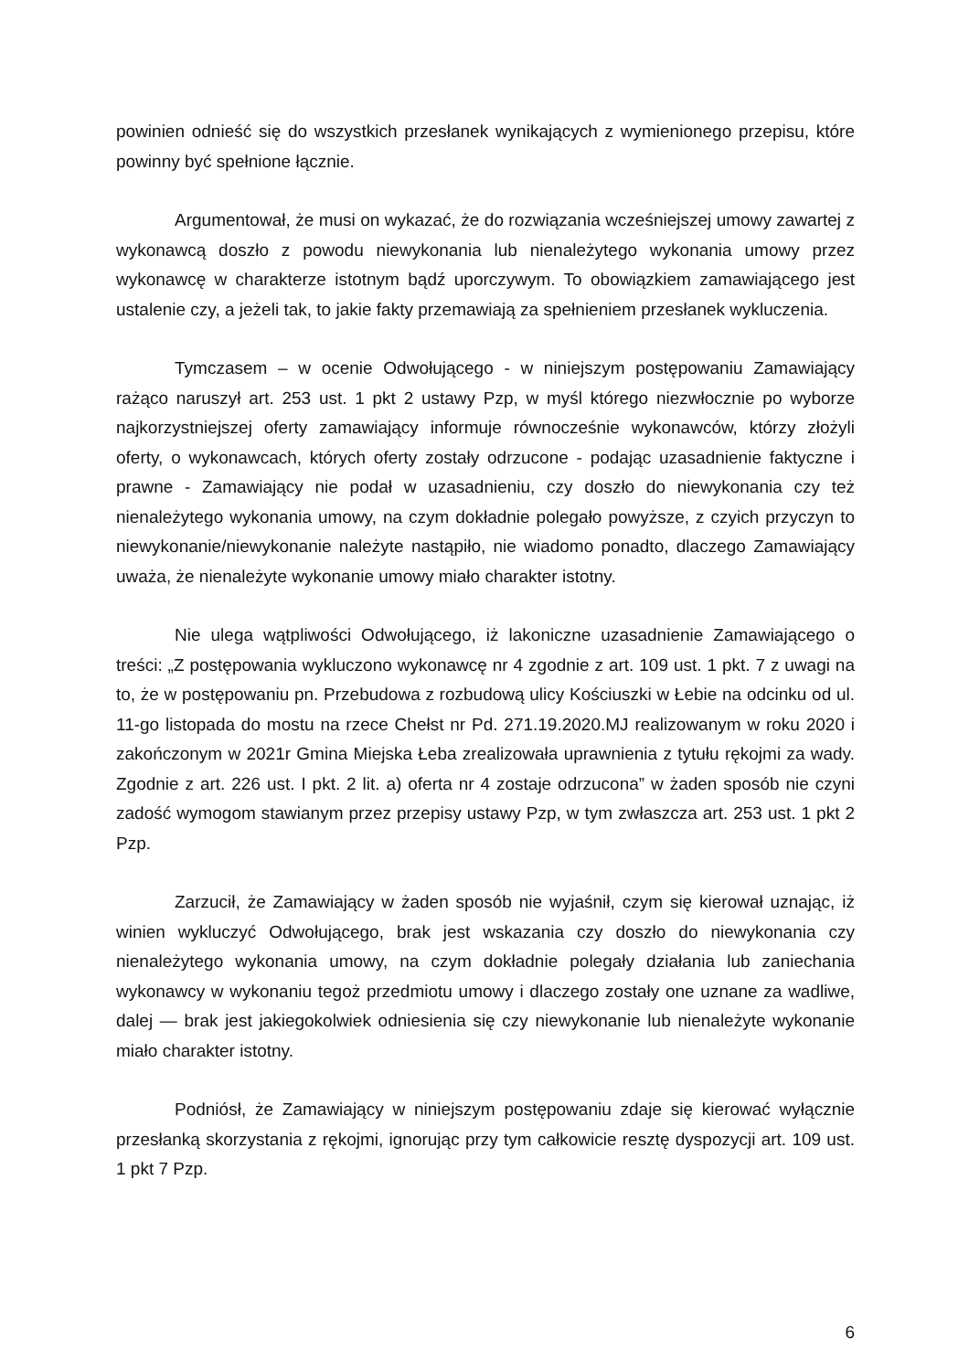powinien odnieść się do wszystkich przesłanek wynikających z wymienionego przepisu, które powinny być spełnione łącznie.
Argumentował, że musi on wykazać, że do rozwiązania wcześniejszej umowy zawartej z wykonawcą doszło z powodu niewykonania lub nienależytego wykonania umowy przez wykonawcę w charakterze istotnym bądź uporczywym. To obowiązkiem zamawiającego jest ustalenie czy, a jeżeli tak, to jakie fakty przemawiają za spełnieniem przesłanek wykluczenia.
Tymczasem – w ocenie Odwołującego - w niniejszym postępowaniu Zamawiający rażąco naruszył art. 253 ust. 1 pkt 2 ustawy Pzp, w myśl którego niezwłocznie po wyborze najkorzystniejszej oferty zamawiający informuje równocześnie wykonawców, którzy złożyli oferty, o wykonawcach, których oferty zostały odrzucone - podając uzasadnienie faktyczne i prawne - Zamawiający nie podał w uzasadnieniu, czy doszło do niewykonania czy też nienależytego wykonania umowy, na czym dokładnie polegało powyższe, z czyich przyczyn to niewykonanie/niewykonanie należyte nastąpiło, nie wiadomo ponadto, dlaczego Zamawiający uważa, że nienależyte wykonanie umowy miało charakter istotny.
Nie ulega wątpliwości Odwołującego, iż lakoniczne uzasadnienie Zamawiającego o treści: „Z postępowania wykluczono wykonawcę nr 4 zgodnie z art. 109 ust. 1 pkt. 7 z uwagi na to, że w postępowaniu pn. Przebudowa z rozbudową ulicy Kościuszki w Łebie na odcinku od ul. 11-go listopada do mostu na rzece Chełst nr Pd. 271.19.2020.MJ realizowanym w roku 2020 i zakończonym w 2021r Gmina Miejska Łeba zrealizowała uprawnienia z tytułu rękojmi za wady. Zgodnie z art. 226 ust. I pkt. 2 lit. a) oferta nr 4 zostaje odrzucona” w żaden sposób nie czyni zadość wymogom stawianym przez przepisy ustawy Pzp, w tym zwłaszcza art. 253 ust. 1 pkt 2 Pzp.
Zarzucił, że Zamawiający w żaden sposób nie wyjaśnił, czym się kierował uznając, iż winien wykluczyć Odwołującego, brak jest wskazania czy doszło do niewykonania czy nienależytego wykonania umowy, na czym dokładnie polegały działania lub zaniechania wykonawcy w wykonaniu tegoż przedmiotu umowy i dlaczego zostały one uznane za wadliwe, dalej — brak jest jakiegokolwiek odniesienia się czy niewykonanie lub nienależyte wykonanie miało charakter istotny.
Podniósł, że Zamawiający w niniejszym postępowaniu zdaje się kierować wyłącznie przesłanką skorzystania z rękojmi, ignorując przy tym całkowicie resztę dyspozycji art. 109 ust. 1 pkt 7 Pzp.
6